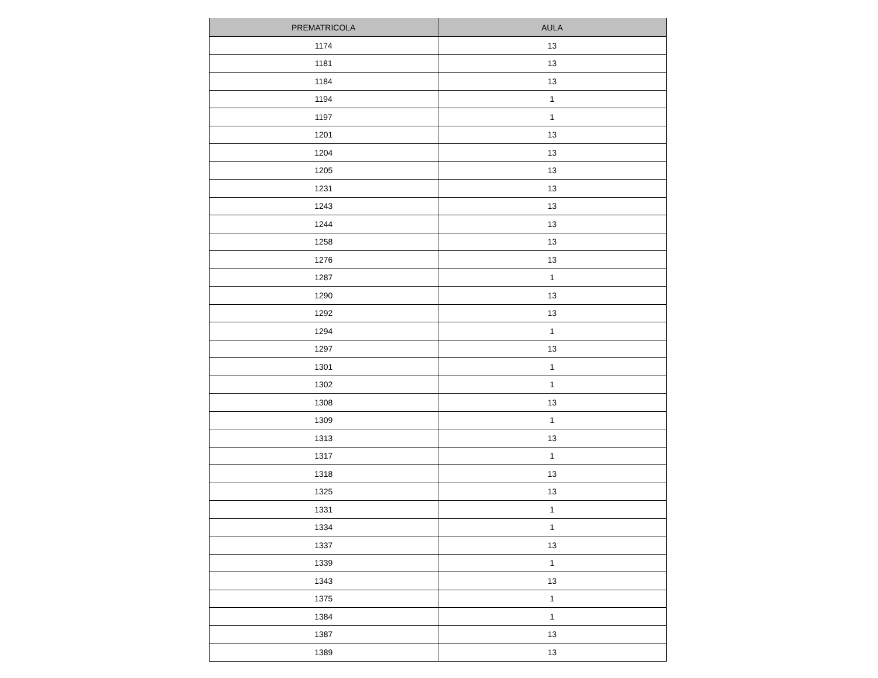| PREMATRICOLA | AULA |
| --- | --- |
| 1174 | 13 |
| 1181 | 13 |
| 1184 | 13 |
| 1194 | 1 |
| 1197 | 1 |
| 1201 | 13 |
| 1204 | 13 |
| 1205 | 13 |
| 1231 | 13 |
| 1243 | 13 |
| 1244 | 13 |
| 1258 | 13 |
| 1276 | 13 |
| 1287 | 1 |
| 1290 | 13 |
| 1292 | 13 |
| 1294 | 1 |
| 1297 | 13 |
| 1301 | 1 |
| 1302 | 1 |
| 1308 | 13 |
| 1309 | 1 |
| 1313 | 13 |
| 1317 | 1 |
| 1318 | 13 |
| 1325 | 13 |
| 1331 | 1 |
| 1334 | 1 |
| 1337 | 13 |
| 1339 | 1 |
| 1343 | 13 |
| 1375 | 1 |
| 1384 | 1 |
| 1387 | 13 |
| 1389 | 13 |